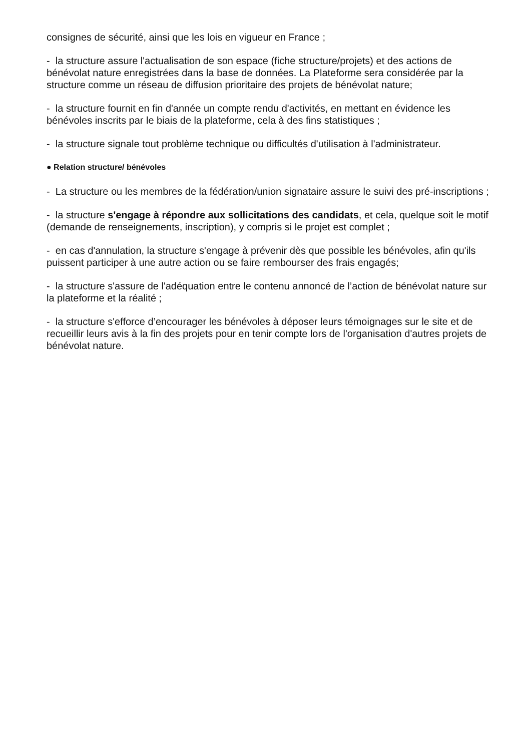consignes de sécurité, ainsi que les lois en vigueur en France ;
- la structure assure l'actualisation de son espace (fiche structure/projets) et des actions de bénévolat nature enregistrées dans la base de données. La Plateforme sera considérée par la structure comme un réseau de diffusion prioritaire des projets de bénévolat nature;
- la structure fournit en fin d'année un compte rendu d'activités, en mettant en évidence les bénévoles inscrits par le biais de la plateforme, cela à des fins statistiques ;
- la structure signale tout problème technique ou difficultés d'utilisation à l'administrateur.
● Relation structure/ bénévoles
- La structure ou les membres de la fédération/union signataire assure le suivi des pré-inscriptions ;
- la structure s'engage à répondre aux sollicitations des candidats, et cela, quelque soit le motif (demande de renseignements, inscription), y compris si le projet est complet ;
- en cas d'annulation, la structure s'engage à prévenir dès que possible les bénévoles, afin qu'ils puissent participer à une autre action ou se faire rembourser des frais engagés;
- la structure s'assure de l'adéquation entre le contenu annoncé de l’action de bénévolat nature sur la plateforme et la réalité ;
- la structure s'efforce d’encourager les bénévoles à déposer leurs témoignages sur le site et de recueillir leurs avis à la fin des projets pour en tenir compte lors de l'organisation d'autres projets de bénévolat nature.